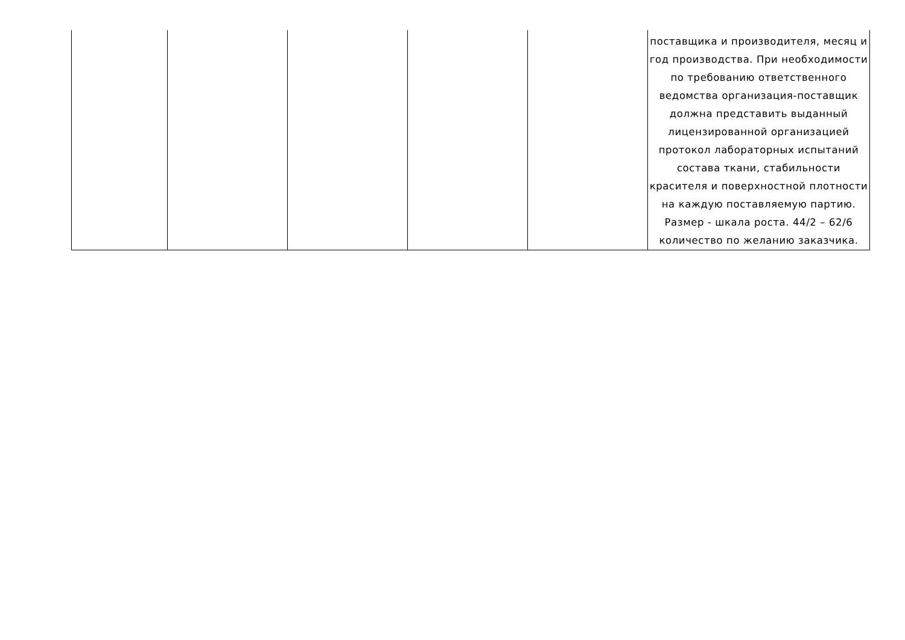| | | | | | поставщика и производителя, месяц и год производства. При необходимости по требованию ответственного ведомства организация-поставщик должна представить выданный лицензированной организацией протокол лабораторных испытаний состава ткани, стабильности красителя и поверхностной плотности на каждую поставляемую партию. Размер - шкала роста. 44/2 – 62/6 количество по желанию заказчика. |